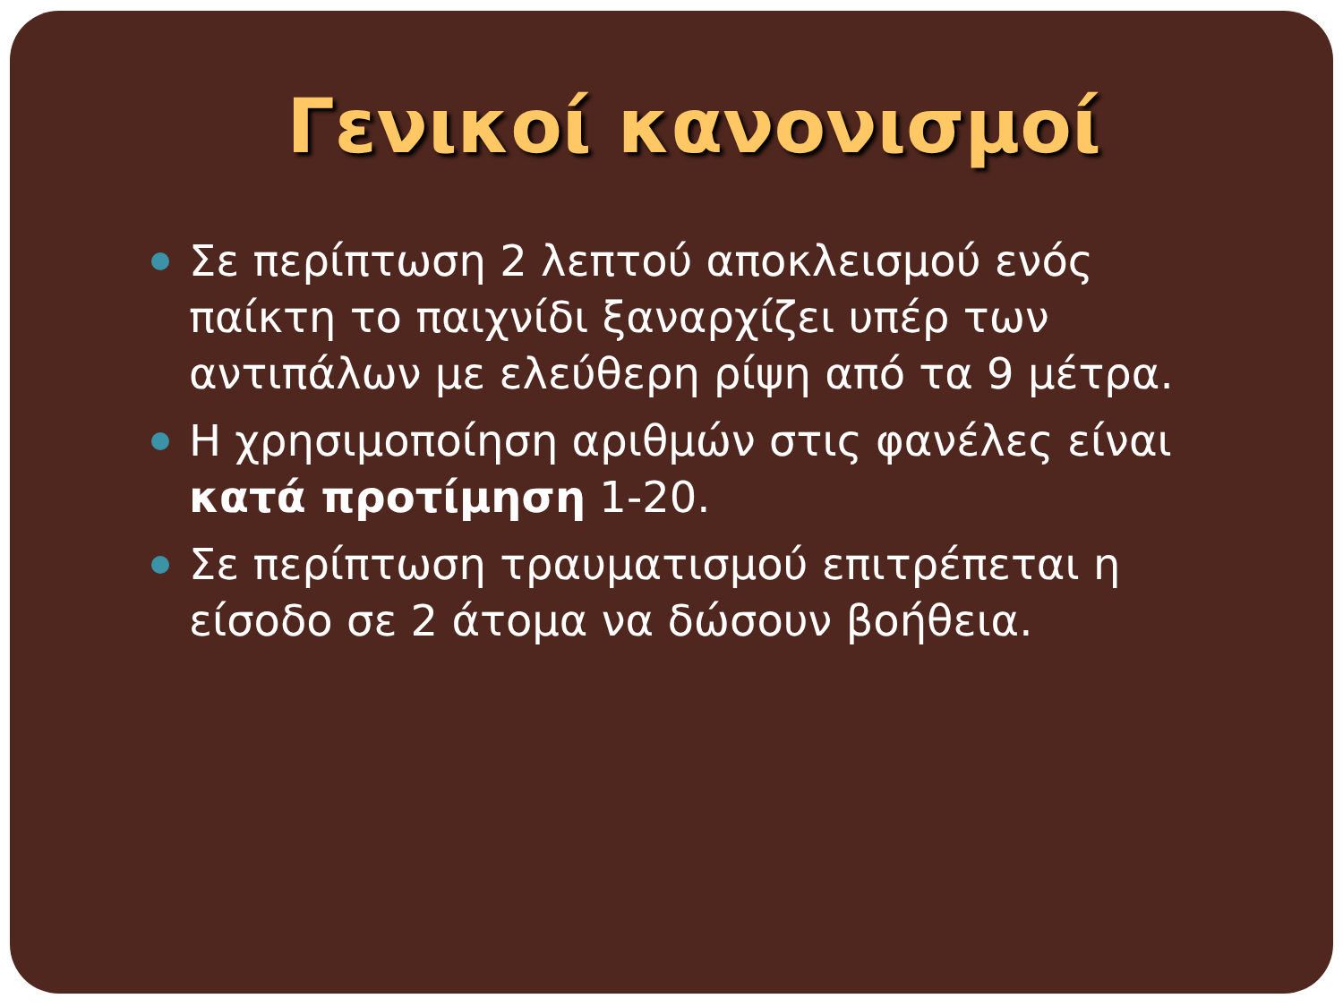Γενικοί κανονισμοί
Σε περίπτωση 2 λεπτού αποκλεισμού ενός παίκτη το παιχνίδι ξαναρχίζει υπέρ των αντιπάλων με ελεύθερη ρίψη από τα 9 μέτρα.
Η χρησιμοποίηση αριθμών στις φανέλες είναι κατά προτίμηση 1-20.
Σε περίπτωση τραυματισμού επιτρέπεται η είσοδο σε 2 άτομα να δώσουν βοήθεια.